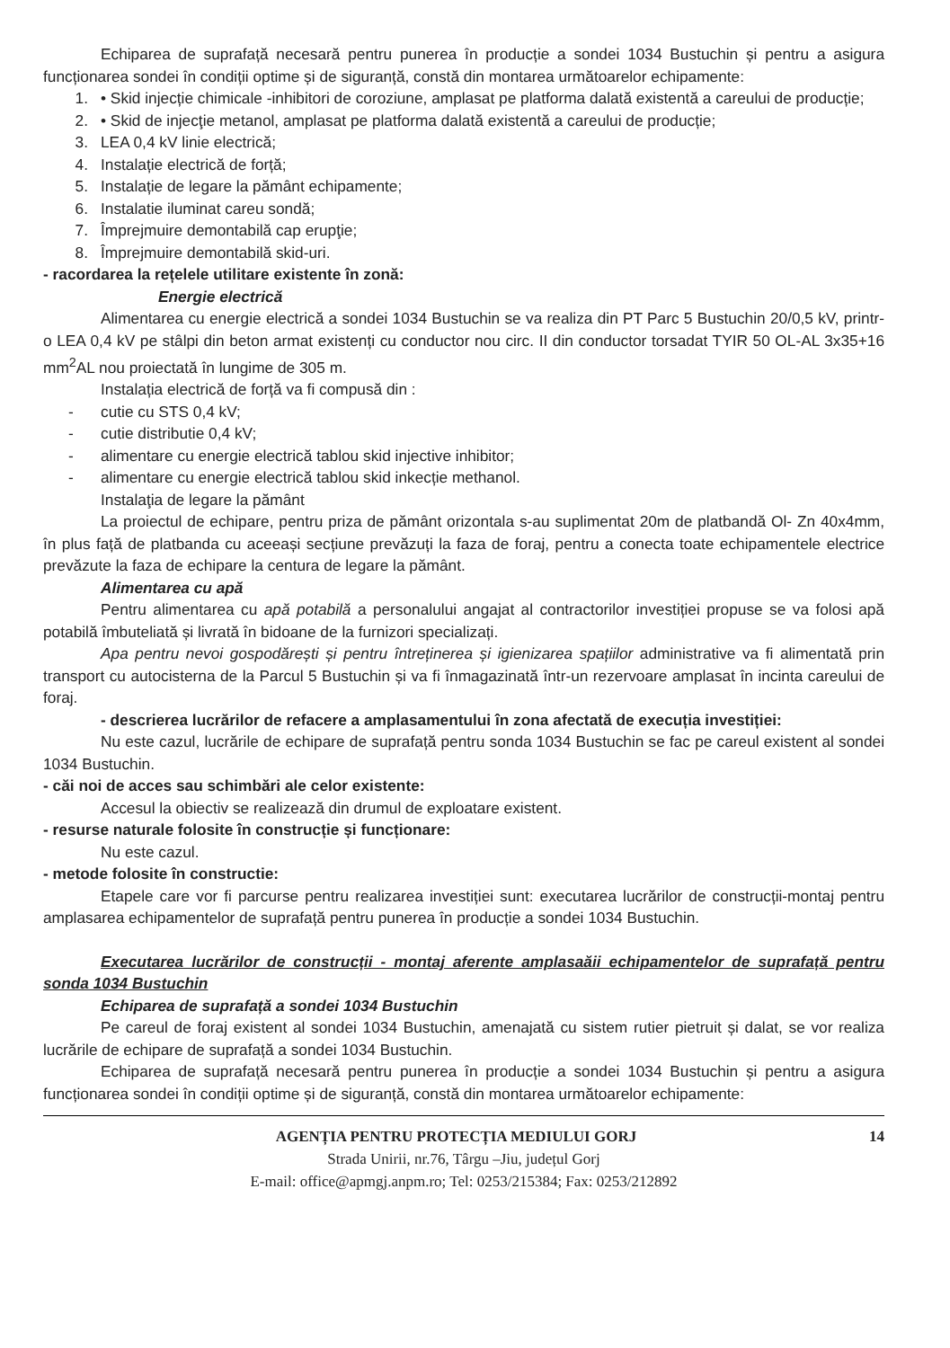Echiparea de suprafață necesară pentru punerea în producție a sondei 1034 Bustuchin și pentru a asigura funcționarea sondei în condiții optime și de siguranță, constă din montarea următoarelor echipamente:
1. • Skid injecție chimicale -inhibitori de coroziune, amplasat pe platforma dalată existentă a careului de producție;
2. • Skid de injecţie metanol, amplasat pe platforma dalată existentă a careului de producție;
3. LEA 0,4 kV linie electrică;
4. Instalație electrică de forță;
5. Instalație de legare la pământ echipamente;
6. Instalatie iluminat careu sondă;
7. Împrejmuire demontabilă cap erupţie;
8. Împrejmuire demontabilă skid-uri.
- racordarea la rețelele utilitare existente în zonă:
Energie electrică
Alimentarea cu energie electrică a sondei 1034 Bustuchin se va realiza din PT Parc 5 Bustuchin 20/0,5 kV, printr-o LEA 0,4 kV pe stâlpi din beton armat existenți cu conductor nou circ. II din conductor torsadat TYIR 50 OL-AL 3x35+16 mm<sup>2</sup>AL nou proiectată în lungime de 305 m.
Instalația electrică de forță va fi compusă din :
- cutie cu STS 0,4 kV;
- cutie distributie 0,4 kV;
- alimentare cu energie electrică tablou skid injective inhibitor;
- alimentare cu energie electrică tablou skid inkecție methanol.
Instalaţia de legare la pământ
La proiectul de echipare, pentru priza de pământ orizontala s-au suplimentat 20m de platbandă Ol- Zn 40x4mm, în plus față de platbanda cu aceeași secțiune prevăzuți la faza de foraj, pentru a conecta toate echipamentele electrice prevăzute la faza de echipare la centura de legare la pământ.
Alimentarea cu apă
Pentru alimentarea cu apă potabilă a personalului angajat al contractorilor investiției propuse se va folosi apă potabilă îmbuteliată și livrată în bidoane de la furnizori specializați.
Apa pentru nevoi gospodărești și pentru întreținerea și igienizarea spațiilor administrative va fi alimentată prin transport cu autocisterna de la Parcul 5 Bustuchin și va fi înmagazinată într-un rezervoare amplasat în incinta careului de foraj.
- descrierea lucrărilor de refacere a amplasamentului în zona afectată de execuția investiției:
Nu este cazul, lucrările de echipare de suprafață pentru sonda 1034 Bustuchin se fac pe careul existent al sondei 1034 Bustuchin.
- căi noi de acces sau schimbări ale celor existente:
Accesul la obiectiv se realizează din drumul de exploatare existent.
- resurse naturale folosite în construcție și funcționare:
Nu este cazul.
- metode folosite în constructie:
Etapele care vor fi parcurse pentru realizarea investiției sunt: executarea lucrărilor de construcții-montaj pentru amplasarea echipamentelor de suprafață pentru punerea în producție a sondei 1034 Bustuchin.
Executarea lucrărilor de construcții - montaj aferente amplasaăii echipamentelor de suprafață pentru sonda 1034 Bustuchin
Echiparea de suprafață a sondei 1034 Bustuchin
Pe careul de foraj existent al sondei 1034 Bustuchin, amenajată cu sistem rutier pietruit și dalat, se vor realiza lucrările de echipare de suprafață a sondei 1034 Bustuchin.
Echiparea de suprafață necesară pentru punerea în producție a sondei 1034 Bustuchin și pentru a asigura funcționarea sondei în condiții optime și de siguranță, constă din montarea următoarelor echipamente:
14
AGENȚIA PENTRU PROTECȚIA MEDIULUI GORJ
Strada Unirii, nr.76, Târgu –Jiu, județul Gorj
E-mail: office@apmgj.anpm.ro; Tel: 0253/215384; Fax: 0253/212892